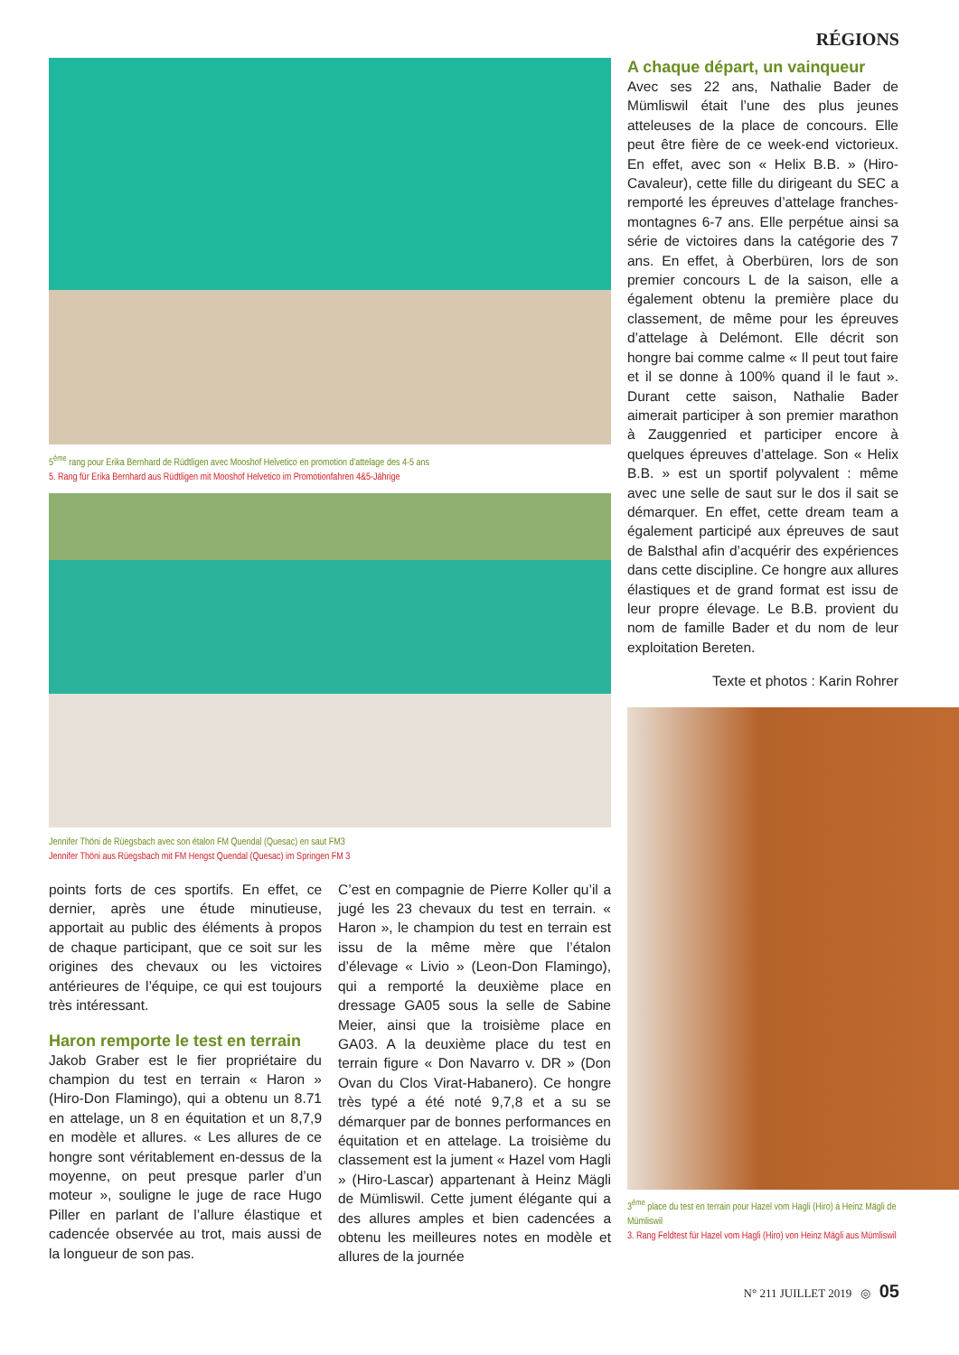RÉGIONS
5<sup>ème</sup> rang pour Erika Bernhard de Rüdtligen avec Mooshof Helvetico en promotion d'attelage des 4-5 ans
5. Rang für Erika Bernhard aus Rüdtligen mit Mooshof Helvetico im Promotionfahren 4&5-Jährige
Jennifer Thöni de Rüegsbach avec son étalon FM Quendal (Quesac) en saut FM3
Jennifer Thöni aus Rüegsbach mit FM Hengst Quendal (Quesac) im Springen FM 3
points forts de ces sportifs. En effet, ce dernier, après une étude minutieuse, apportait au public des éléments à propos de chaque participant, que ce soit sur les origines des chevaux ou les victoires antérieures de l’équipe, ce qui est toujours très intéressant.
Haron remporte le test en terrain
Jakob Graber est le fier propriétaire du champion du test en terrain « Haron » (Hiro-Don Flamingo), qui a obtenu un 8.71 en attelage, un 8 en équitation et un 8,7,9 en modèle et allures. « Les allures de ce hongre sont véritablement en-dessus de la moyenne, on peut presque parler d’un moteur », souligne le juge de race Hugo Piller en parlant de l’allure élastique et cadencée observée au trot, mais aussi de la longueur de son pas.
C’est en compagnie de Pierre Koller qu’il a jugé les 23 chevaux du test en terrain. « Haron », le champion du test en terrain est issu de la même mère que l’étalon d’élevage « Livio » (Leon-Don Flamingo), qui a remporté la deuxième place en dressage GA05 sous la selle de Sabine Meier, ainsi que la troisième place en GA03. A la deuxième place du test en terrain figure « Don Navarro v. DR » (Don Ovan du Clos Virat-Habanero). Ce hongre très typé a été noté 9,7,8 et a su se démarquer par de bonnes performances en équitation et en attelage. La troisième du classement est la jument « Hazel vom Hagli » (Hiro-Lascar) appartenant à Heinz Mägli de Mümliswil. Cette jument élégante qui a des allures amples et bien cadencées a obtenu les meilleures notes en modèle et allures de la journée
A chaque départ, un vainqueur
Avec ses 22 ans, Nathalie Bader de Mümliswil était l’une des plus jeunes atteleuses de la place de concours. Elle peut être fière de ce week-end victorieux. En effet, avec son « Helix B.B. » (Hiro-Cavaleur), cette fille du dirigeant du SEC a remporté les épreuves d’attelage franches-montagnes 6-7 ans. Elle perpétue ainsi sa série de victoires dans la catégorie des 7 ans. En effet, à Oberbüren, lors de son premier concours L de la saison, elle a également obtenu la première place du classement, de même pour les épreuves d’attelage à Delémont. Elle décrit son hongre bai comme calme « Il peut tout faire et il se donne à 100% quand il le faut ». Durant cette saison, Nathalie Bader aimerait participer à son premier marathon à Zauggenried et participer encore à quelques épreuves d’attelage. Son « Helix B.B. » est un sportif polyvalent : même avec une selle de saut sur le dos il sait se démarquer. En effet, cette dream team a également participé aux épreuves de saut de Balsthal afin d’acquérir des expériences dans cette discipline. Ce hongre aux allures élastiques et de grand format est issu de leur propre élevage. Le B.B. provient du nom de famille Bader et du nom de leur exploitation Bereten.
Texte et photos : Karin Rohrer
3<sup>ème</sup> place du test en terrain pour Hazel vom Hagli (Hiro) à Heinz Mägli de Mümliswil
3. Rang Feldtest für Hazel vom Hagli (Hiro) von Heinz Mägli aus Mümliswil
N° 211 JUILLET 2019 ◎ 05